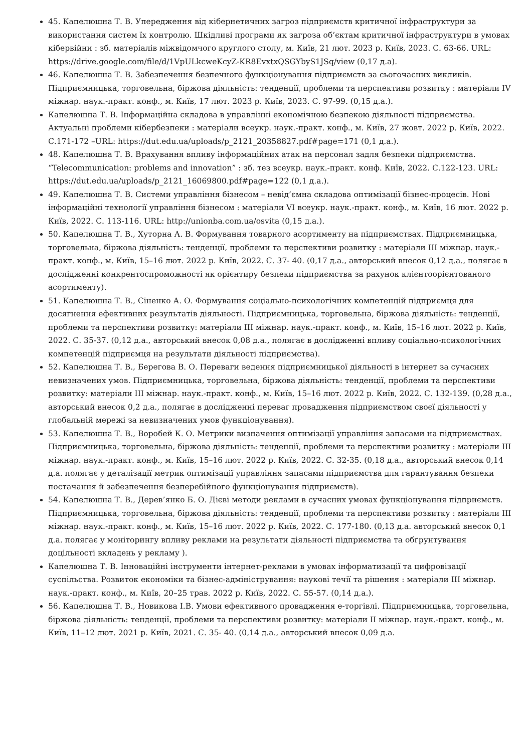45. Капелюшна Т. В. Упередження від кібернетичних загроз підприємств критичної інфраструктури за використання систем їх контролю. Шкідливі програми як загроза об’єктам критичної інфраструктури в умовах кібервійни : зб. матеріалів міжвідомчого круглого столу, м. Київ, 21 лют. 2023 р. Київ, 2023. С. 63-66. URL: https://drive.google.com/file/d/1VpULkcweKcyZ-KR8EvxtxQSGYbyS1JSq/view (0,17 д.а).
46. Капелюшна Т. В. Забезпечення безпечного функціонування підприємств за сьогочасних викликів. Підприємницька, торговельна, біржова діяльність: тенденції, проблеми та перспективи розвитку : матеріали IV міжнар. наук.-практ. конф., м. Київ, 17 лют. 2023 р. Київ, 2023. С. 97-99. (0,15 д.а.).
Капелюшна Т. В. Інформаційна складова в управлінні економічною безпекою діяльності підприємства. Актуальні проблеми кібербезпеки : матеріали всеукр. наук.-практ. конф., м. Київ, 27 жовт. 2022 р. Київ, 2022. С.171-172 –URL: https://dut.edu.ua/uploads/p_2121_20358827.pdf#page=171 (0,1 д.а.).
48. Капелюшна Т. В. Врахування впливу інформаційних атак на персонал задля безпеки підприємства. “Telecommunication: problems and innovation” : зб. тез всеукр. наук.-практ. конф. Київ, 2022. С.122-123. URL: https://dut.edu.ua/uploads/p_2121_16069800.pdf#page=122 (0,1 д.а.).
49. Капелюшна Т. В. Системи управління бізнесом – невід’ємна складова оптимізації бізнес-процесів. Нові інформаційні технології управління бізнесом : матеріали VI всеукр. наук.-практ. конф., м. Київ, 16 лют. 2022 р. Київ, 2022. С. 113-116. URL: http://unionba.com.ua/osvita (0,15 д.а.).
50. Капелюшна Т. В., Хуторна А. В. Формування товарного асортименту на підприємствах. Підприємницька, торговельна, біржова діяльність: тенденції, проблеми та перспективи розвитку : матеріали III міжнар. наук.-практ. конф., м. Київ, 15–16 лют. 2022 р. Київ, 2022. С. 37- 40. (0,17 д.а., авторський внесок 0,12 д.а., полягає в дослідженні конкрентоспроможності як орієнтиру безпеки підприємства за рахунок клієнтоорієнтованого асортименту).
51. Капелюшна Т. В., Сіненко А. О. Формування соціально-психологічних компетенцій підприємця для досягнення ефективних результатів діяльності. Підприємницька, торговельна, біржова діяльність: тенденції, проблеми та перспективи розвитку: матеріали III міжнар. наук.-практ. конф., м. Київ, 15–16 лют. 2022 р. Київ, 2022. С. 35-37. (0,12 д.а., авторський внесок 0,08 д.а., полягає в дослідженні впливу соціально-психологічних компетенцій підприємця на результати діяльності підприємства).
52. Капелюшна Т. В., Берегова В. О. Переваги ведення підприємницької діяльності в інтернет за сучасних невизначених умов. Підприємницька, торговельна, біржова діяльність: тенденції, проблеми та перспективи розвитку: матеріали III міжнар. наук.-практ. конф., м. Київ, 15–16 лют. 2022 р. Київ, 2022. С. 132-139. (0,28 д.а., авторський внесок 0,2 д.а., полягає в дослідженні переваг провадження підприємством своєї діяльності у глобальній мережі за невизначених умов функціонування).
53. Капелюшна Т. В., Воробей К. О. Метрики визначення оптимізації управління запасами на підприємствах. Підприємницька, торговельна, біржова діяльність: тенденції, проблеми та перспективи розвитку : матеріали III міжнар. наук.-практ. конф., м. Київ, 15–16 лют. 2022 р. Київ, 2022. С. 32-35. (0,18 д.а., авторський внесок 0,14 д.а. полягає у деталізації метрик оптимізації управління запасами підприємства для гарантування безпеки постачання й забезпечення безперебійного функціонування підприємств).
54. Капелюшна Т. В., Дерев’янко Б. О. Дієві методи реклами в сучасних умовах функціонування підприємств. Підприємницька, торговельна, біржова діяльність: тенденції, проблеми та перспективи розвитку : матеріали III міжнар. наук.-практ. конф., м. Київ, 15–16 лют. 2022 р. Київ, 2022. С. 177-180. (0,13 д.а. авторський внесок 0,1 д.а. полягає у моніторингу впливу реклами на результати діяльності підприємства та обґрунтування доцільності вкладень у рекламу ).
Капелюшна Т. В. Інноваційні інструменти інтернет-реклами в умовах інформатизації та цифровізації суспільства. Розвиток економіки та бізнес-адміністрування: наукові течії та рішення : матеріали III міжнар. наук.-практ. конф., м. Київ, 20–25 трав. 2022 р. Київ, 2022. С. 55-57. (0,14 д.а.).
56. Капелюшна Т. В., Новикова І.В. Умови ефективного провадження е-торгівлі. Підприємницька, торговельна, біржова діяльність: тенденції, проблеми та перспективи розвитку: матеріали II міжнар. наук.-практ. конф., м. Київ, 11–12 лют. 2021 р. Київ, 2021. С. 35- 40. (0,14 д.а., авторський внесок 0,09 д.а.